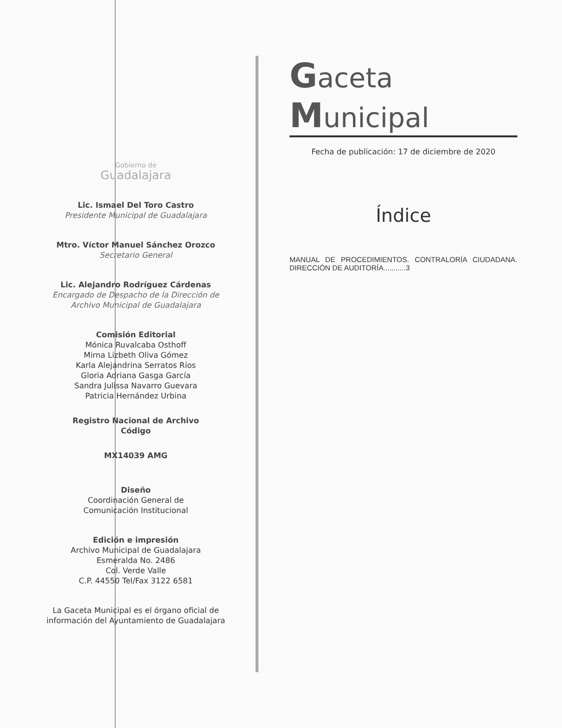Gobierno de
Guadalajara
Lic. Ismael Del Toro Castro
Presidente Municipal de Guadalajara
Mtro. Víctor Manuel Sánchez Orozco
Secretario General
Lic. Alejandro Rodríguez Cárdenas
Encargado de Despacho de la Dirección de Archivo Municipal de Guadalajara
Comisión Editorial
Mónica Ruvalcaba Osthoff
Mirna Lizbeth Oliva Gómez
Karla Alejandrina Serratos Ríos
Gloria Adriana Gasga García
Sandra Julissa Navarro Guevara
Patricia Hernández Urbina
Registro Nacional de Archivo
Código
MX14039 AMG
Diseño
Coordinación General de
Comunicación Institucional
Edición e impresión
Archivo Municipal de Guadalajara
Esmeralda No. 2486
Col. Verde Valle
C.P. 44550 Tel/Fax 3122 6581
La Gaceta Municipal es el órgano oficial de información del Ayuntamiento de Guadalajara
Gaceta Municipal
Fecha de publicación: 17 de diciembre de 2020
Índice
MANUAL DE PROCEDIMIENTOS. CONTRALORÍA CIUDADANA. DIRECCIÓN DE AUDITORÍA...........3